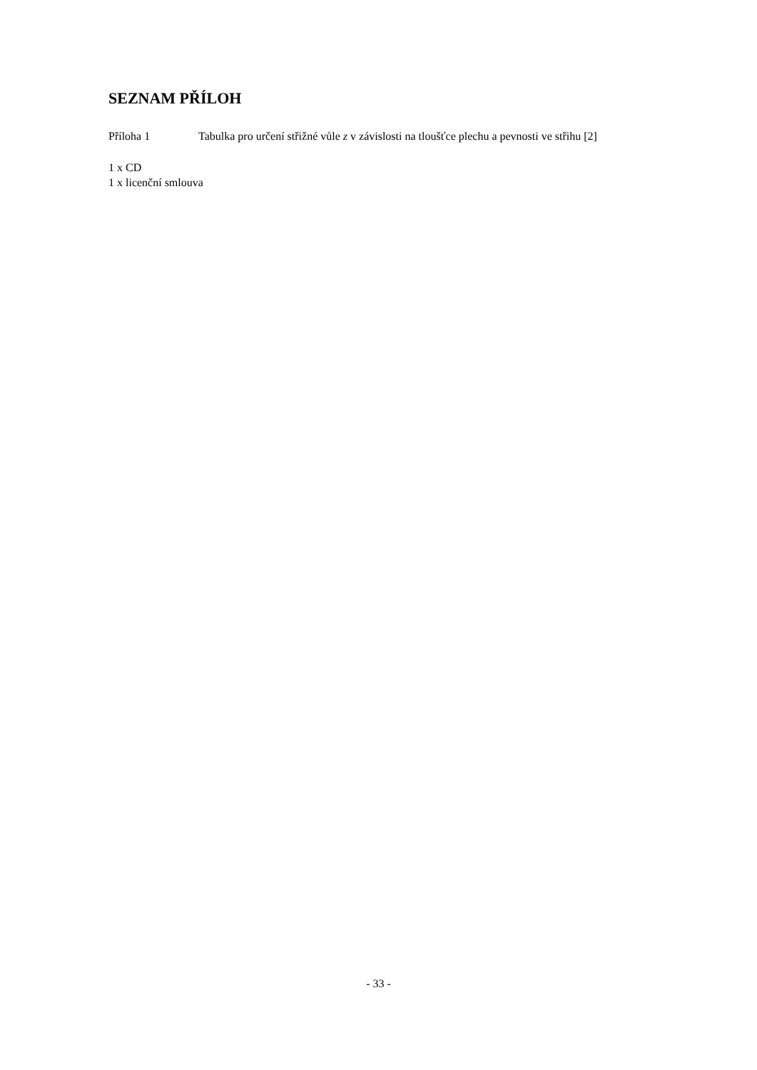SEZNAM PŘÍLOH
Příloha 1 Tabulka pro určení střižné vůle z v závislosti na tloušťce plechu a pevnosti ve střihu [2]
1 x CD
1 x licenční smlouva
- 33 -